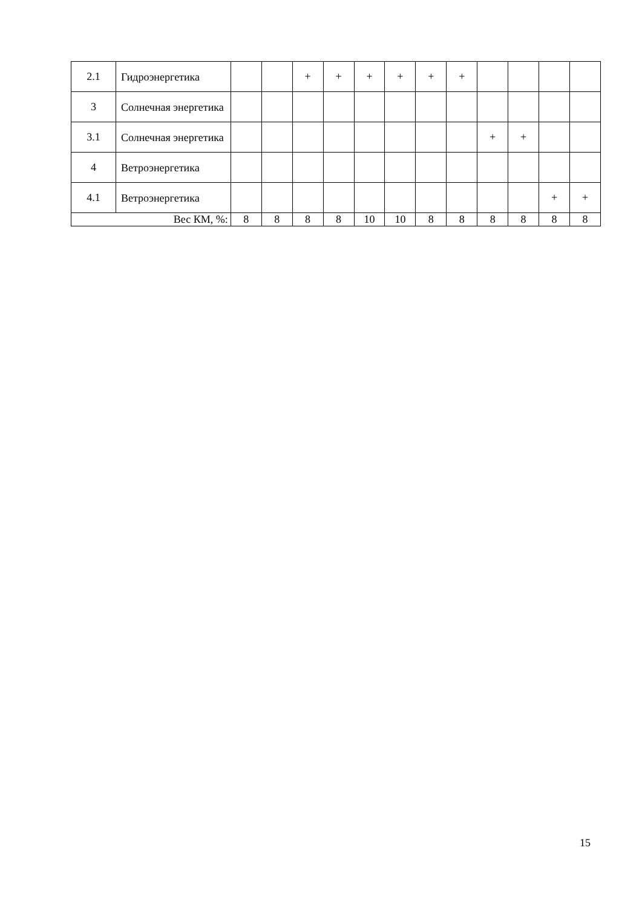| 2.1 | Гидроэнергетика | | | + | + | + | + | + | + | | | | |
| 3 | Солнечная энергетика | | | | | | | | | | | | |
| 3.1 | Солнечная энергетика | | | | | | | | | + | + | | |
| 4 | Ветроэнергетика | | | | | | | | | | | | |
| 4.1 | Ветроэнергетика | | | | | | | | | | | + | + |
| Вес КМ, %: | | 8 | 8 | 8 | 8 | 10 | 10 | 8 | 8 | 8 | 8 | 8 | 8 |
15